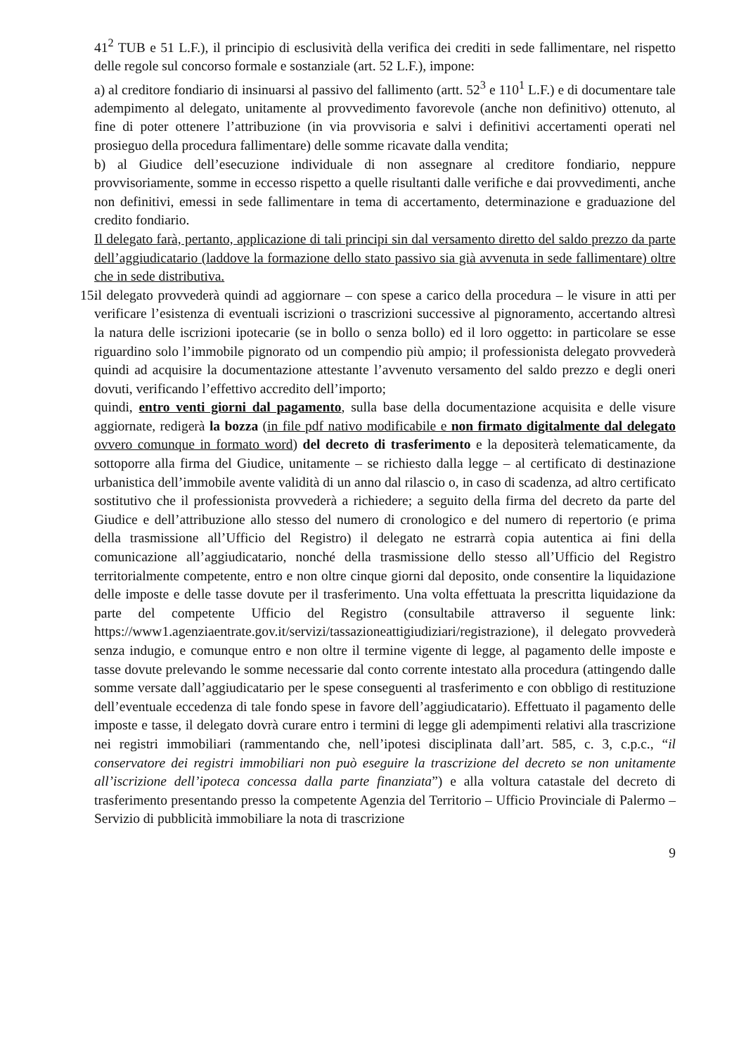41<sup>2</sup> TUB e 51 L.F.), il principio di esclusività della verifica dei crediti in sede fallimentare, nel rispetto delle regole sul concorso formale e sostanziale (art. 52 L.F.), impone:
a) al creditore fondiario di insinuarsi al passivo del fallimento (artt. 52<sup>3</sup> e 110<sup>1</sup> L.F.) e di documentare tale adempimento al delegato, unitamente al provvedimento favorevole (anche non definitivo) ottenuto, al fine di poter ottenere l’attribuzione (in via provvisoria e salvi i definitivi accertamenti operati nel prosieguo della procedura fallimentare) delle somme ricavate dalla vendita;
b) al Giudice dell’esecuzione individuale di non assegnare al creditore fondiario, neppure provvisoriamente, somme in eccesso rispetto a quelle risultanti dalle verifiche e dai provvedimenti, anche non definitivi, emessi in sede fallimentare in tema di accertamento, determinazione e graduazione del credito fondiario.
Il delegato farà, pertanto, applicazione di tali principi sin dal versamento diretto del saldo prezzo da parte dell’aggiudicatario (laddove la formazione dello stato passivo sia già avvenuta in sede fallimentare) oltre che in sede distributiva.
15.
il delegato provvederà quindi ad aggiornare – con spese a carico della procedura – le visure in atti per verificare l’esistenza di eventuali iscrizioni o trascrizioni successive al pignoramento, accertando altresì la natura delle iscrizioni ipotecarie (se in bollo o senza bollo) ed il loro oggetto: in particolare se esse riguardino solo l’immobile pignorato od un compendio più ampio; il professionista delegato provvederà quindi ad acquisire la documentazione attestante l’avvenuto versamento del saldo prezzo e degli oneri dovuti, verificando l’effettivo accredito dell’importo;
quindi, entro venti giorni dal pagamento, sulla base della documentazione acquisita e delle visure aggiornate, redigerà la bozza (in file pdf nativo modificabile e non firmato digitalmente dal delegato ovvero comunque in formato word) del decreto di trasferimento e la depositerà telematicamente, da sottoporre alla firma del Giudice, unitamente – se richiesto dalla legge – al certificato di destinazione urbanistica dell’immobile avente validità di un anno dal rilascio o, in caso di scadenza, ad altro certificato sostitutivo che il professionista provvederà a richiedere; a seguito della firma del decreto da parte del Giudice e dell’attribuzione allo stesso del numero di cronologico e del numero di repertorio (e prima della trasmissione all’Ufficio del Registro) il delegato ne estrarrà copia autentica ai fini della comunicazione all’aggiudicatario, nonché della trasmissione dello stesso all’Ufficio del Registro territorialmente competente, entro e non oltre cinque giorni dal deposito, onde consentire la liquidazione delle imposte e delle tasse dovute per il trasferimento. Una volta effettuata la prescritta liquidazione da parte del competente Ufficio del Registro (consultabile attraverso il seguente link: https://www1.agenziaentrate.gov.it/servizi/tassazioneattigiudiziari/registrazione), il delegato provvederà senza indugio, e comunque entro e non oltre il termine vigente di legge, al pagamento delle imposte e tasse dovute prelevando le somme necessarie dal conto corrente intestato alla procedura (attingendo dalle somme versate dall’aggiudicatario per le spese conseguenti al trasferimento e con obbligo di restituzione dell’eventuale eccedenza di tale fondo spese in favore dell’aggiudicatario). Effettuato il pagamento delle imposte e tasse, il delegato dovrà curare entro i termini di legge gli adempimenti relativi alla trascrizione nei registri immobiliari (rammentando che, nell’ipotesi disciplinata dall’art. 585, c. 3, c.p.c., “il conservatore dei registri immobiliari non può eseguire la trascrizione del decreto se non unitamente all’iscrizione dell’ipoteca concessa dalla parte finanziata”) e alla voltura catastale del decreto di trasferimento presentando presso la competente Agenzia del Territorio – Ufficio Provinciale di Palermo – Servizio di pubblicità immobiliare la nota di trascrizione
9